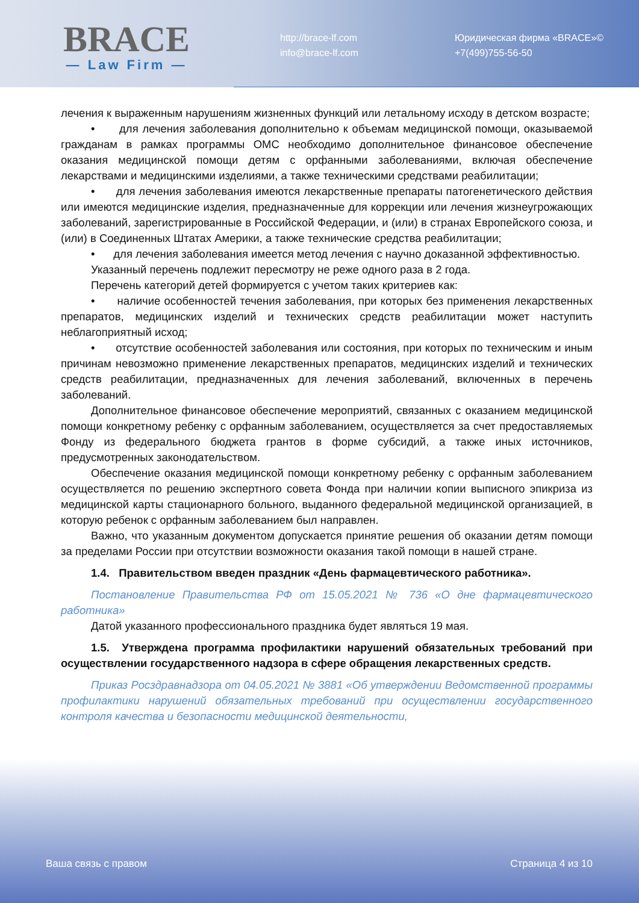BRACE
— Law Firm —
http://brace-lf.com
info@brace-lf.com
Юридическая фирма «BRACE»©
+7(499)755-56-50
лечения к выраженным нарушениям жизненных функций или летальному исходу в детском возрасте;
• для лечения заболевания дополнительно к объемам медицинской помощи, оказываемой гражданам в рамках программы ОМС необходимо дополнительное финансовое обеспечение оказания медицинской помощи детям с орфанными заболеваниями, включая обеспечение лекарствами и медицинскими изделиями, а также техническими средствами реабилитации;
• для лечения заболевания имеются лекарственные препараты патогенетического действия или имеются медицинские изделия, предназначенные для коррекции или лечения жизнеугрожающих заболеваний, зарегистрированные в Российской Федерации, и (или) в странах Европейского союза, и (или) в Соединенных Штатах Америки, а также технические средства реабилитации;
• для лечения заболевания имеется метод лечения с научно доказанной эффективностью.
Указанный перечень подлежит пересмотру не реже одного раза в 2 года.
Перечень категорий детей формируется с учетом таких критериев как:
• наличие особенностей течения заболевания, при которых без применения лекарственных препаратов, медицинских изделий и технических средств реабилитации может наступить неблагоприятный исход;
• отсутствие особенностей заболевания или состояния, при которых по техническим и иным причинам невозможно применение лекарственных препаратов, медицинских изделий и технических средств реабилитации, предназначенных для лечения заболеваний, включенных в перечень заболеваний.
Дополнительное финансовое обеспечение мероприятий, связанных с оказанием медицинской помощи конкретному ребенку с орфанным заболеванием, осуществляется за счет предоставляемых Фонду из федерального бюджета грантов в форме субсидий, а также иных источников, предусмотренных законодательством.
Обеспечение оказания медицинской помощи конкретному ребенку с орфанным заболеванием осуществляется по решению экспертного совета Фонда при наличии копии выписного эпикриза из медицинской карты стационарного больного, выданного федеральной медицинской организацией, в которую ребенок с орфанным заболеванием был направлен.
Важно, что указанным документом допускается принятие решения об оказании детям помощи за пределами России при отсутствии возможности оказания такой помощи в нашей стране.
1.4. Правительством введен праздник «День фармацевтического работника».
Постановление Правительства РФ от 15.05.2021 № 736 «О дне фармацевтического работника»
Датой указанного профессионального праздника будет являться 19 мая.
1.5. Утверждена программа профилактики нарушений обязательных требований при осуществлении государственного надзора в сфере обращения лекарственных средств.
Приказ Росздравнадзора от 04.05.2021 № 3881 «Об утверждении Ведомственной программы профилактики нарушений обязательных требований при осуществлении государственного контроля качества и безопасности медицинской деятельности,
Ваша связь с правом Страница 4 из 10